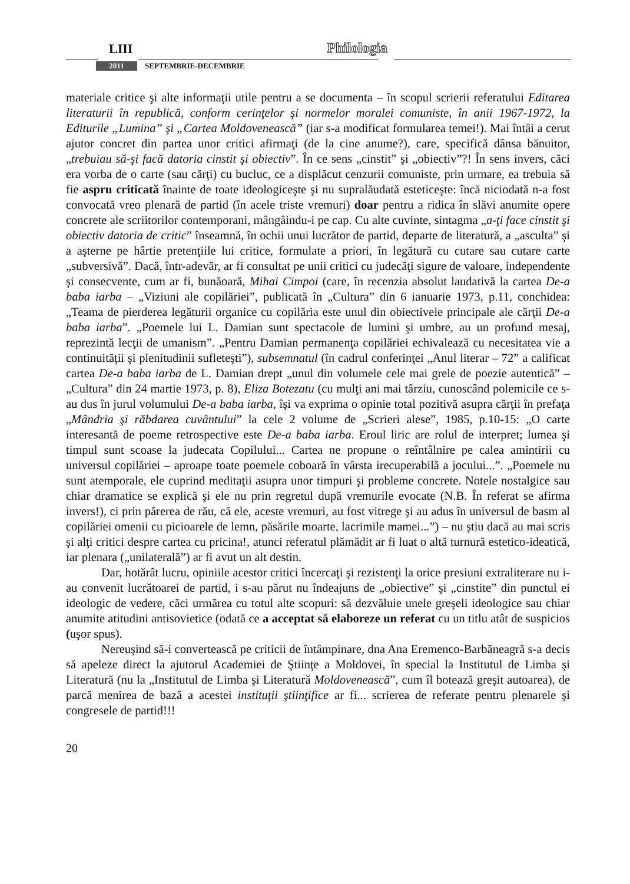LIII Philologia
2011 SEPTEMBRIE-DECEMBRIE
materiale critice şi alte informaţii utile pentru a se documenta – în scopul scrierii referatului Editarea literaturii în republică, conform cerinţelor şi normelor moralei comuniste, în anii 1967-1972, la Editurile „Lumina” şi „Cartea Moldovenească” (iar s-a modificat formularea temei!). Mai întâi a cerut ajutor concret din partea unor critici afirmaţi (de la cine anume?), care, specifică dânsa bănuitor, „trebuiau să-şi facă datoria cinstit şi obiectiv”. În ce sens „cinstit” şi „obiectiv”?! În sens invers, căci era vorba de o carte (sau cărţi) cu bucluc, ce a displăcut cenzurii comuniste, prin urmare, ea trebuia să fie aspru criticată înainte de toate ideologiceşte şi nu supralăudată esteticeşte: încă niciodată n-a fost convocată vreo plenară de partid (în acele triste vremuri) doar pentru a ridica în slăvi anumite opere concrete ale scriitorilor contemporani, mângâindu-i pe cap. Cu alte cuvinte, sintagma „a-ţi face cinstit şi obiectiv datoria de critic” înseamnă, în ochii unui lucrător de partid, departe de literatură, a „asculta” şi a aşterne pe hârtie pretenţiile lui critice, formulate a priori, în legătură cu cutare sau cutare carte „subversivă”. Dacă, într-adevăr, ar fi consultat pe unii critici cu judecăţi sigure de valoare, independente şi consecvente, cum ar fi, bunăoară, Mihai Cimpoi (care, în recenzia absolut laudativă la cartea De-a baba iarba – „Viziuni ale copilăriei”, publicată în „Cultura” din 6 ianuarie 1973, p.11, conchidea: „Teama de pierderea legăturii organice cu copilăria este unul din obiectivele principale ale cărţii De-a baba iarba”. „Poemele lui L. Damian sunt spectacole de lumini şi umbre, au un profund mesaj, reprezintă lecţii de umanism”. „Pentru Damian permanenţa copilăriei echivalează cu necesitatea vie a continuităţii şi plenitudinii sufleteşti”), subsemnatul (în cadrul conferinţei „Anul literar – 72” a calificat cartea De-a baba iarba de L. Damian drept „unul din volumele cele mai grele de poezie autentică” – „Cultura” din 24 martie 1973, p. 8), Eliza Botezatu (cu mulţi ani mai târziu, cunoscând polemicile ce s-au dus în jurul volumului De-a baba iarba, îşi va exprima o opinie total pozitivă asupra cărţii în prefaţa „Mândria şi răbdarea cuvântului” la cele 2 volume de „Scrieri alese”, 1985, p.10-15: „O carte interesantă de poeme retrospective este De-a baba iarba. Eroul liric are rolul de interpret; lumea şi timpul sunt scoase la judecata Copilului... Cartea ne propune o reîntâlnire pe calea amintirii cu universul copilăriei – aproape toate poemele coboară în vârsta irecuperabilă a jocului...”. „Poemele nu sunt atemporale, ele cuprind meditaţii asupra unor timpuri şi probleme concrete. Notele nostalgice sau chiar dramatice se explică şi ele nu prin regretul după vremurile evocate (N.B. În referat se afirma invers!), ci prin părerea de rău, că ele, aceste vremuri, au fost vitrege şi au adus în universul de basm al copilăriei omenii cu picioarele de lemn, păsările moarte, lacrimile mamei...”) – nu ştiu dacă au mai scris şi alţi critici despre cartea cu pricina!, atunci referatul plămădit ar fi luat o altă turnură estetico-ideatică, iar plenara („unilaterală”) ar fi avut un alt destin.
Dar, hotărât lucru, opiniile acestor critici încercaţi şi rezistenţi la orice presiuni extraliterare nu i-au convenit lucrătoarei de partid, i s-au părut nu îndeajuns de „obiective” şi „cinstite” din punctul ei ideologic de vedere, căci urmărea cu totul alte scopuri: să dezvăluie unele greşeli ideologice sau chiar anumite atitudini antisovietice (odată ce a acceptat să elaboreze un referat cu un titlu atât de suspicios (uşor spus).
Nereuşind să-i convertească pe criticii de întâmpinare, dna Ana Eremenco-Barbăneagră s-a decis să apeleze direct la ajutorul Academiei de Ştiinţe a Moldovei, în special la Institutul de Limba şi Literatură (nu la „Institutul de Limba şi Literatură Moldovenească”, cum îl botează greşit autoarea), de parcă menirea de bază a acestei instituţii ştiinţifice ar fi... scrierea de referate pentru plenarele şi congresele de partid!!!
20